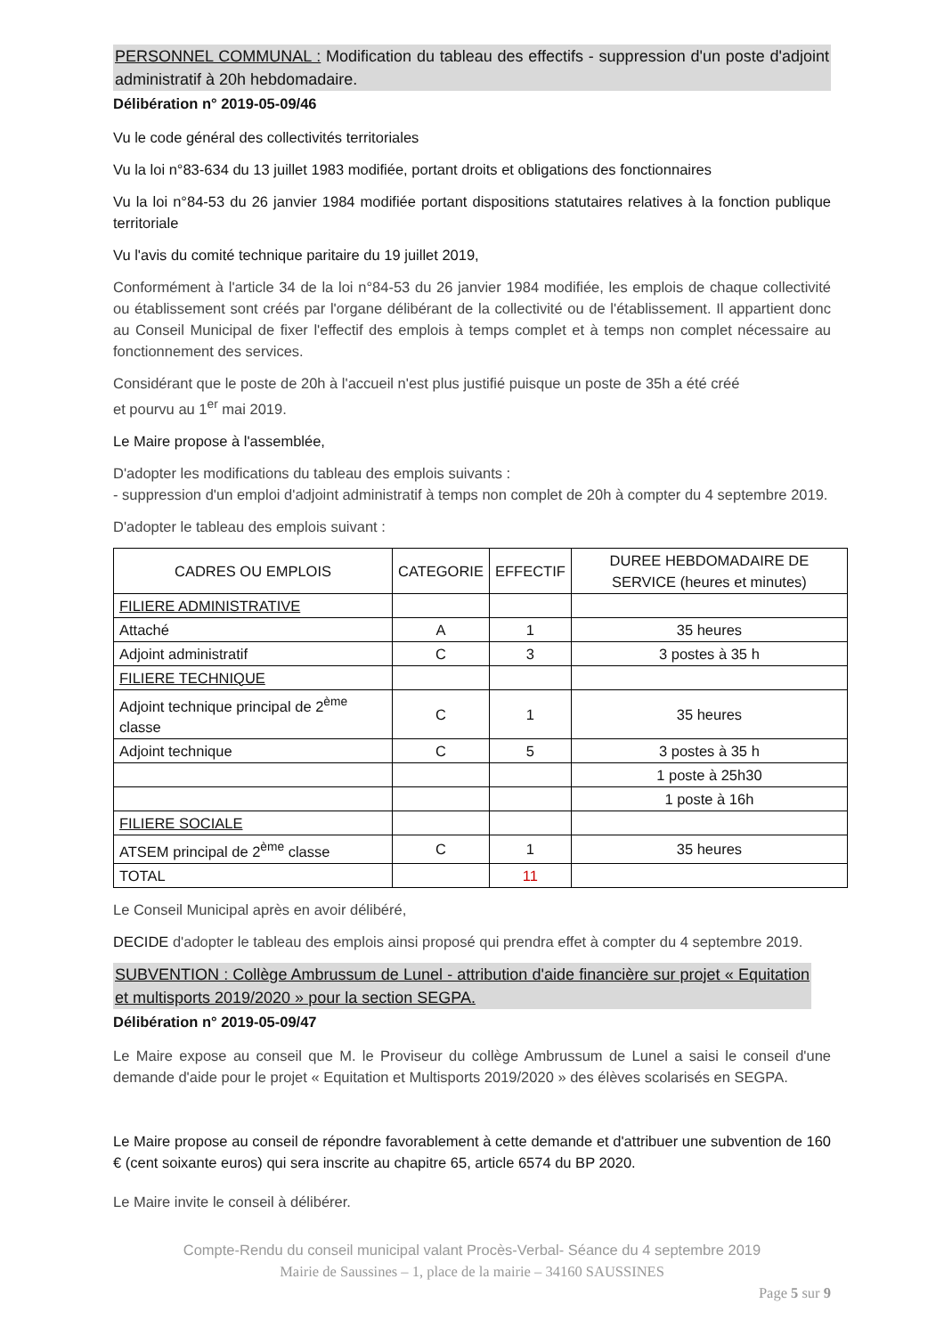PERSONNEL COMMUNAL : Modification du tableau des effectifs - suppression d'un poste d'adjoint administratif à 20h hebdomadaire.
Délibération n° 2019-05-09/46
Vu le code général des collectivités territoriales
Vu la loi n°83-634 du 13 juillet 1983 modifiée, portant droits et obligations des fonctionnaires
Vu la loi n°84-53 du 26 janvier 1984 modifiée portant dispositions statutaires relatives à la fonction publique territoriale
Vu l'avis du comité technique paritaire du 19 juillet 2019,
Conformément à l'article 34 de la loi n°84-53 du 26 janvier 1984 modifiée, les emplois de chaque collectivité ou établissement sont créés par l'organe délibérant de la collectivité ou de l'établissement. Il appartient donc au Conseil Municipal de fixer l'effectif des emplois à temps complet et à temps non complet nécessaire au fonctionnement des services.
Considérant que le poste de 20h à l'accueil n'est plus justifié puisque un poste de 35h a été créé
et pourvu au 1<sup>er</sup> mai 2019.
Le Maire propose à l'assemblée,
D'adopter les modifications du tableau des emplois suivants :
- suppression d'un emploi d'adjoint administratif à temps non complet de 20h à compter du 4 septembre 2019.
D'adopter le tableau des emplois suivant :
| CADRES OU EMPLOIS | CATEGORIE | EFFECTIF | DUREE HEBDOMADAIRE DE SERVICE (heures et minutes) |
| --- | --- | --- | --- |
| FILIERE ADMINISTRATIVE | | | |
| Attaché | A | 1 | 35 heures |
| Adjoint administratif | C | 3 | 3 postes à 35 h |
| FILIERE TECHNIQUE | | | |
| Adjoint technique principal de 2<sup>ème</sup> classe | C | 1 | 35 heures |
| Adjoint technique | C | 5 | 3 postes à 35 h |
| | | | 1 poste à 25h30 |
| | | | 1 poste à 16h |
| FILIERE SOCIALE | | | |
| ATSEM principal de 2<sup>ème</sup> classe | C | 1 | 35 heures |
| TOTAL | | 11 | |
Le Conseil Municipal après en avoir délibéré,
DECIDE d'adopter le tableau des emplois ainsi proposé qui prendra effet à compter du 4 septembre 2019.
SUBVENTION : Collège Ambrussum de Lunel - attribution d'aide financière sur projet « Equitation et multisports 2019/2020 » pour la section SEGPA.
Délibération n° 2019-05-09/47
Le Maire expose au conseil que M. le Proviseur du collège Ambrussum de Lunel a saisi le conseil d'une demande d'aide pour le projet « Equitation et Multisports 2019/2020 » des élèves scolarisés en SEGPA.
Le Maire propose au conseil de répondre favorablement à cette demande et d'attribuer une subvention de 160 € (cent soixante euros) qui sera inscrite au chapitre 65, article 6574 du BP 2020.
Le Maire invite le conseil à délibérer.
Compte-Rendu du conseil municipal valant Procès-Verbal- Séance du 4 septembre 2019
Mairie de Saussines – 1, place de la mairie – 34160 SAUSSINES
Page 5 sur 9